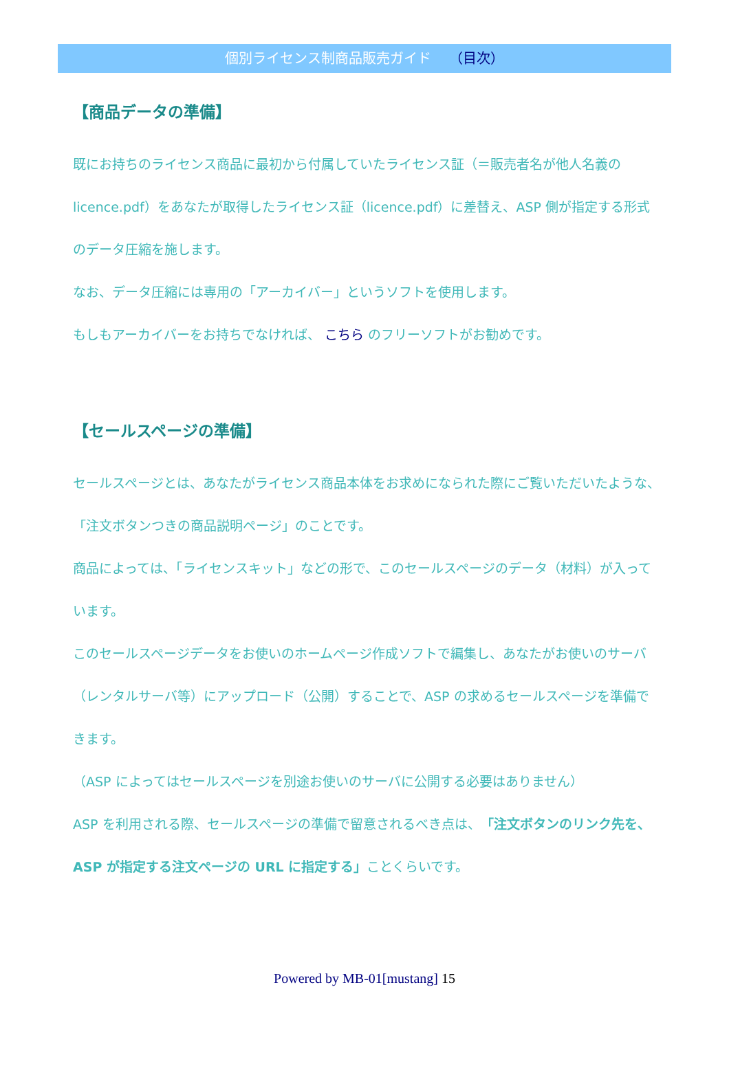個別ライセンス制商品販売ガイド （目次）
【商品データの準備】
既にお持ちのライセンス商品に最初から付属していたライセンス証（＝販売者名が他人名義の licence.pdf）をあなたが取得したライセンス証（licence.pdf）に差替え、ASP 側が指定する形式のデータ圧縮を施します。
なお、データ圧縮には専用の「アーカイバー」というソフトを使用します。
もしもアーカイバーをお持ちでなければ、 こちら のフリーソフトがお勧めです。
【セールスページの準備】
セールスページとは、あなたがライセンス商品本体をお求めになられた際にご覧いただいたような、「注文ボタンつきの商品説明ページ」のことです。
商品によっては、「ライセンスキット」などの形で、このセールスページのデータ（材料）が入っています。
このセールスページデータをお使いのホームページ作成ソフトで編集し、あなたがお使いのサーバ（レンタルサーバ等）にアップロード（公開）することで、ASP の求めるセールスページを準備できます。
（ASP によってはセールスページを別途お使いのサーバに公開する必要はありません）
ASP を利用される際、セールスページの準備で留意されるべき点は、「注文ボタンのリンク先を、ASP が指定する注文ページの URL に指定する」ことくらいです。
Powered by MB-01[mustang] 15